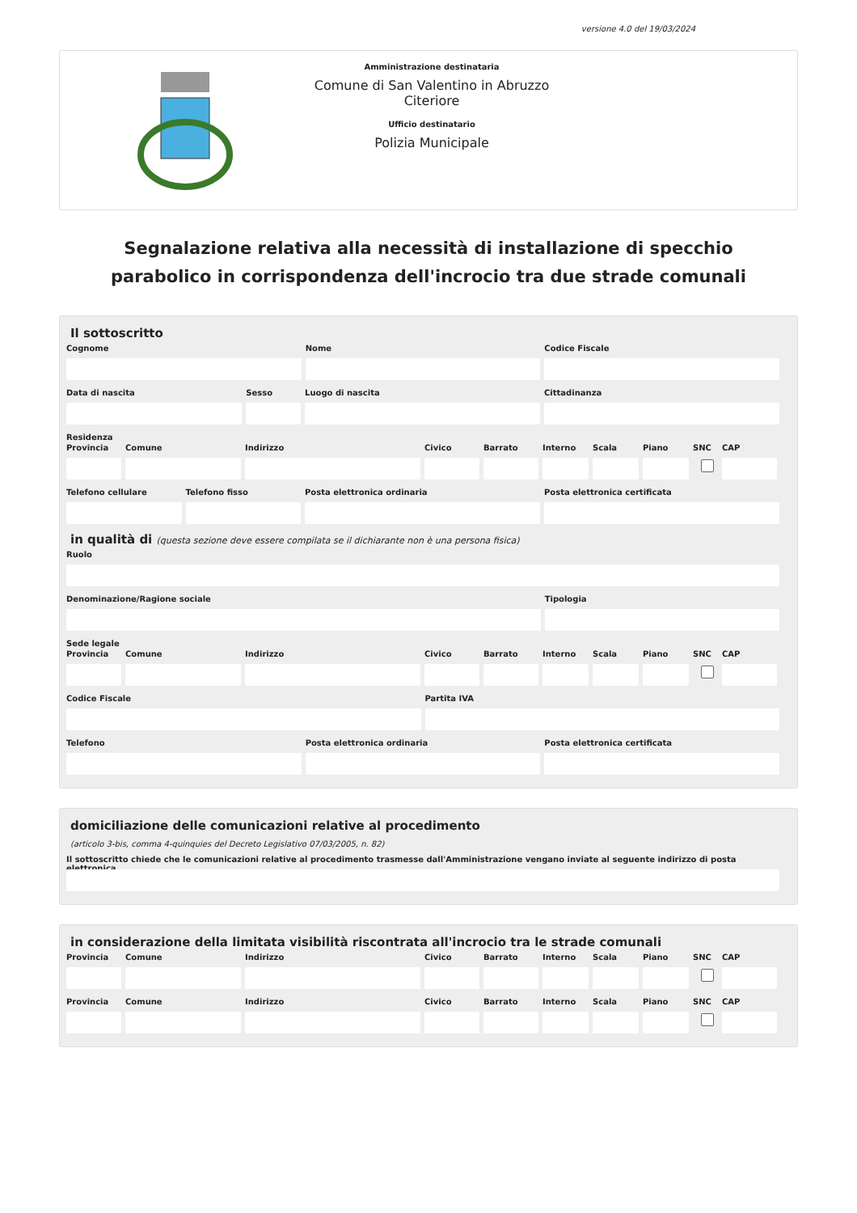versione 4.0 del 19/03/2024
Amministrazione destinataria
Comune di San Valentino in Abruzzo Citeriore
Ufficio destinatario
Polizia Municipale
Segnalazione relativa alla necessità di installazione di specchio parabolico in corrispondenza dell'incrocio tra due strade comunali
Il sottoscritto
Cognome Nome Codice Fiscale
Data di nascita Sesso Luogo di nascita Cittadinanza
Residenza
Provincia
Comune Indirizzo Civico Barrato Interno
Scala Piano SNC CAP
Telefono cellulare
Telefono fisso Posta elettronica ordinaria Posta elettronica certificata
in qualità di (questa sezione deve essere compilata se il dichiarante non è una persona fisica)
Ruolo
Denominazione/Ragione sociale Tipologia
Sede legale
Provincia
Comune Indirizzo Civico Barrato Interno
Scala Piano SNC CAP
Codice Fiscale Partita IVA
Telefono Posta elettronica ordinaria Posta elettronica certificata
domiciliazione delle comunicazioni relative al procedimento
(articolo 3-bis, comma 4-quinquies del Decreto Legislativo 07/03/2005, n. 82)
Il sottoscritto chiede che le comunicazioni relative al procedimento trasmesse dall'Amministrazione vengano inviate al seguente indirizzo di posta elettronica
in considerazione della limitata visibilità riscontrata all'incrocio tra le strade comunali
Provincia
Comune Indirizzo Civico Barrato Interno
Scala Piano SNC CAP
Provincia
Comune Indirizzo Civico Barrato Interno
Scala Piano SNC CAP